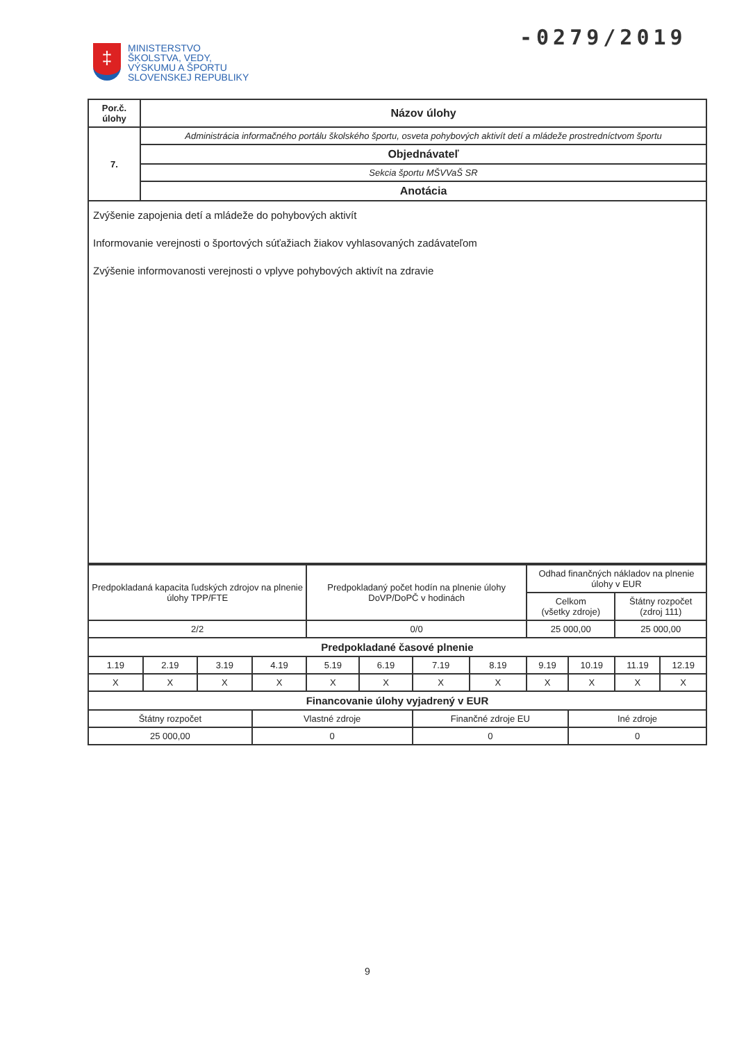-0279/2019
‡
MINISTERSTVO
ŠKOLSTVA, VEDY,
VÝSKUMU A ŠPORTU
SLOVENSKEJ REPUBLIKY
| Por.č. úlohy | Názov úlohy |
| 7. | Administrácia informačného portálu školského športu, osveta pohybových aktivít detí a mládeže prostredníctvom športu |
| | Objednávateľ |
| | Sekcia športu MŠVVaŠ SR |
| | Anotácia |
| Zvýšenie zapojenia detí a mládeže do pohybových aktivít Informovanie verejnosti o športových súťažiach žiakov vyhlasovaných zadávateľom Zvýšenie informovanosti verejnosti o vplyve pohybových aktivít na zdravie | |
| Predpokladaná kapacita ľudských zdrojov na plnenie úlohy TPP/FTE | | | | Predpokladaný počet hodín na plnenie úlohy DoVP/DoPČ v hodinách | | | | Odhad finančných nákladov na plnenie úlohy v EUR | | | |
| | | | | | | | | Celkom (všetky zdroje) | | Štátny rozpočet (zdroj 111) | |
| 2/2 | | | | 0/0 | | | | 25 000,00 | | 25 000,00 | |
| Predpokladané časové plnenie | | | | | | | | | | | |
| 1.19 | 2.19 | 3.19 | 4.19 | 5.19 | 6.19 | 7.19 | 8.19 | 9.19 | 10.19 | 11.19 | 12.19 |
| X | X | X | X | X | X | X | X | X | X | X | X |
| Financovanie úlohy vyjadrený v EUR | | | | | | | | | | | |
| Štátny rozpočet | | | Vlastné zdroje | | | Finančné zdroje EU | | | Iné zdroje | | |
| 25 000,00 | | | 0 | | | 0 | | | 0 | | |
9